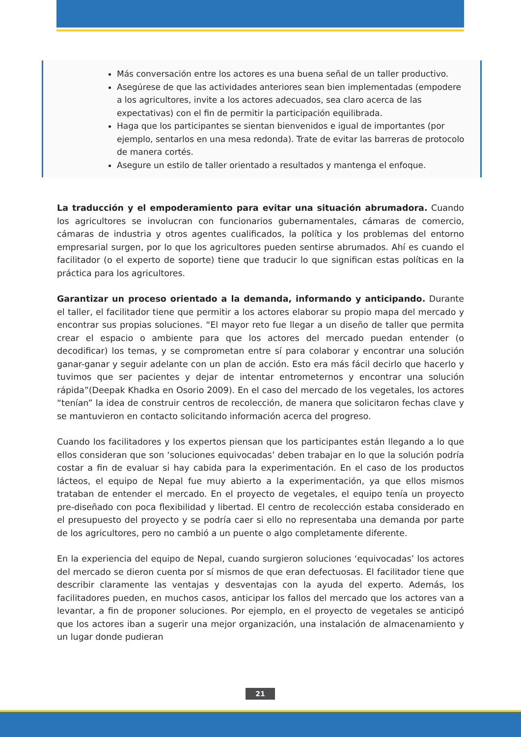Más conversación entre los actores es una buena señal de un taller productivo.
Asegúrese de que las actividades anteriores sean bien implementadas (empodere a los agricultores, invite a los actores adecuados, sea claro acerca de las expectativas) con el fin de permitir la participación equilibrada.
Haga que los participantes se sientan bienvenidos e igual de importantes (por ejemplo, sentarlos en una mesa redonda). Trate de evitar las barreras de protocolo de manera cortés.
Asegure un estilo de taller orientado a resultados y mantenga el enfoque.
La traducción y el empoderamiento para evitar una situación abrumadora. Cuando los agricultores se involucran con funcionarios gubernamentales, cámaras de comercio, cámaras de industria y otros agentes cualificados, la política y los problemas del entorno empresarial surgen, por lo que los agricultores pueden sentirse abrumados. Ahí es cuando el facilitador (o el experto de soporte) tiene que traducir lo que significan estas políticas en la práctica para los agricultores.
Garantizar un proceso orientado a la demanda, informando y anticipando. Durante el taller, el facilitador tiene que permitir a los actores elaborar su propio mapa del mercado y encontrar sus propias soluciones. “El mayor reto fue llegar a un diseño de taller que permita crear el espacio o ambiente para que los actores del mercado puedan entender (o decodificar) los temas, y se comprometan entre sí para colaborar y encontrar una solución ganar-ganar y seguir adelante con un plan de acción. Esto era más fácil decirlo que hacerlo y tuvimos que ser pacientes y dejar de intentar entrometernos y encontrar una solución rápida”(Deepak Khadka en Osorio 2009). En el caso del mercado de los vegetales, los actores “tenían” la idea de construir centros de recolección, de manera que solicitaron fechas clave y se mantuvieron en contacto solicitando información acerca del progreso.
Cuando los facilitadores y los expertos piensan que los participantes están llegando a lo que ellos consideran que son ‘soluciones equivocadas’ deben trabajar en lo que la solución podría costar a fin de evaluar si hay cabida para la experimentación. En el caso de los productos lácteos, el equipo de Nepal fue muy abierto a la experimentación, ya que ellos mismos trataban de entender el mercado. En el proyecto de vegetales, el equipo tenía un proyecto pre-diseñado con poca flexibilidad y libertad. El centro de recolección estaba considerado en el presupuesto del proyecto y se podría caer si ello no representaba una demanda por parte de los agricultores, pero no cambió a un puente o algo completamente diferente.
En la experiencia del equipo de Nepal, cuando surgieron soluciones ‘equivocadas’ los actores del mercado se dieron cuenta por sí mismos de que eran defectuosas. El facilitador tiene que describir claramente las ventajas y desventajas con la ayuda del experto. Además, los facilitadores pueden, en muchos casos, anticipar los fallos del mercado que los actores van a levantar, a fin de proponer soluciones. Por ejemplo, en el proyecto de vegetales se anticipó que los actores iban a sugerir una mejor organización, una instalación de almacenamiento y un lugar donde pudieran
21